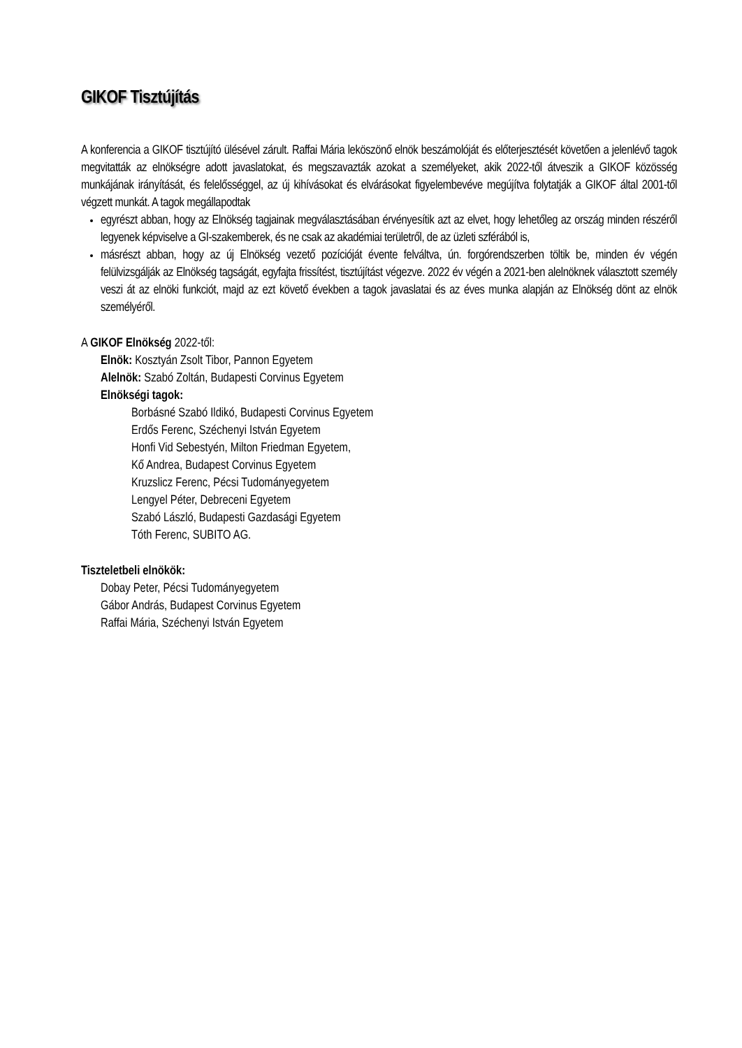GIKOF Tisztújítás
A konferencia a GIKOF tisztújító ülésével zárult. Raffai Mária leköszönő elnök beszámolóját és előterjesztését követően a jelenlévő tagok megvitatták az elnökségre adott javaslatokat, és megszavazták azokat a személyeket, akik 2022-től átveszik a GIKOF közösség munkájának irányítását, és felelősséggel, az új kihívásokat és elvárásokat figyelembevéve megújítva folytatják a GIKOF által 2001-től végzett munkát. A tagok megállapodtak
egyrészt abban, hogy az Elnökség tagjainak megválasztásában érvényesítik azt az elvet, hogy lehetőleg az ország minden részéről legyenek képviselve a GI-szakemberek, és ne csak az akadémiai területről, de az üzleti szférából is,
másrészt abban, hogy az új Elnökség vezető pozícióját évente felváltva, ún. forgórendszerben töltik be, minden év végén felülvizsgálják az Elnökség tagságát, egyfajta frissítést, tisztújítást végezve. 2022 év végén a 2021-ben alelnöknek választott személy veszi át az elnöki funkciót, majd az ezt követő években a tagok javaslatai és az éves munka alapján az Elnökség dönt az elnök személyéről.
A GIKOF Elnökség 2022-től:
Elnök: Kosztyán Zsolt Tibor, Pannon Egyetem
Alelnök: Szabó Zoltán, Budapesti Corvinus Egyetem
Elnökségi tagok:
Borbásné Szabó Ildikó, Budapesti Corvinus Egyetem
Erdős Ferenc, Széchenyi István Egyetem
Honfi Vid Sebestyén, Milton Friedman Egyetem,
Kő Andrea, Budapest Corvinus Egyetem
Kruzslicz Ferenc, Pécsi Tudományegyetem
Lengyel Péter, Debreceni Egyetem
Szabó László, Budapesti Gazdasági Egyetem
Tóth Ferenc, SUBITO AG.
Tiszteletbeli elnökök:
Dobay Peter, Pécsi Tudományegyetem
Gábor András, Budapest Corvinus Egyetem
Raffai Mária, Széchenyi István Egyetem